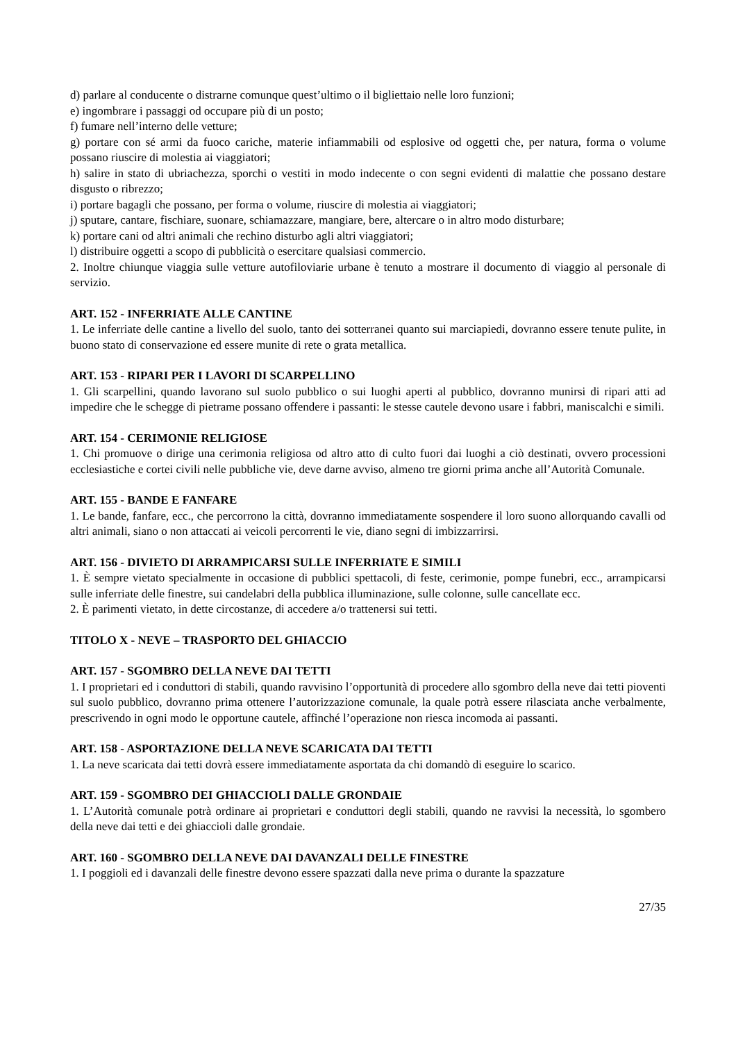d) parlare al conducente o distrarne comunque quest’ultimo o il bigliettaio nelle loro funzioni;
e) ingombrare i passaggi od occupare più di un posto;
f) fumare nell’interno delle vetture;
g) portare con sé armi da fuoco cariche, materie infiammabili od esplosive od oggetti che, per natura, forma o volume possano riuscire di molestia ai viaggiatori;
h) salire in stato di ubriachezza, sporchi o vestiti in modo indecente o con segni evidenti di malattie che possano destare disgusto o ribrezzo;
i) portare bagagli che possano, per forma o volume, riuscire di molestia ai viaggiatori;
j) sputare, cantare, fischiare, suonare, schiamazzare, mangiare, bere, altercare o in altro modo disturbare;
k) portare cani od altri animali che rechino disturbo agli altri viaggiatori;
l) distribuire oggetti a scopo di pubblicità o esercitare qualsiasi commercio.
2. Inoltre chiunque viaggia sulle vetture autofiloviarie urbane è tenuto a mostrare il documento di viaggio al personale di servizio.
ART. 152 - INFERRIATE ALLE CANTINE
1. Le inferriate delle cantine a livello del suolo, tanto dei sotterranei quanto sui marciapiedi, dovranno essere tenute pulite, in buono stato di conservazione ed essere munite di rete o grata metallica.
ART. 153 - RIPARI PER I LAVORI DI SCARPELLINO
1. Gli scarpellini, quando lavorano sul suolo pubblico o sui luoghi aperti al pubblico, dovranno munirsi di ripari atti ad impedire che le schegge di pietrame possano offendere i passanti: le stesse cautele devono usare i fabbri, maniscalchi e simili.
ART. 154 - CERIMONIE RELIGIOSE
1. Chi promuove o dirige una cerimonia religiosa od altro atto di culto fuori dai luoghi a ciò destinati, ovvero processioni ecclesiastiche e cortei civili nelle pubbliche vie, deve darne avviso, almeno tre giorni prima anche all’Autorità Comunale.
ART. 155 - BANDE E FANFARE
1. Le bande, fanfare, ecc., che percorrono la città, dovranno immediatamente sospendere il loro suono allorquando cavalli od altri animali, siano o non attaccati ai veicoli percorrenti le vie, diano segni di imbizzarrirsi.
ART. 156 - DIVIETO DI ARRAMPICARSI SULLE INFERRIATE E SIMILI
1. È sempre vietato specialmente in occasione di pubblici spettacoli, di feste, cerimonie, pompe funebri, ecc., arrampicarsi sulle inferriate delle finestre, sui candelabri della pubblica illuminazione, sulle colonne, sulle cancellate ecc.
2. È parimenti vietato, in dette circostanze, di accedere a/o trattenersi sui tetti.
TITOLO X - NEVE – TRASPORTO DEL GHIACCIO
ART. 157 - SGOMBRO DELLA NEVE DAI TETTI
1. I proprietari ed i conduttori di stabili, quando ravvisino l’opportunità di procedere allo sgombro della neve dai tetti pioventi sul suolo pubblico, dovranno prima ottenere l’autorizzazione comunale, la quale potrà essere rilasciata anche verbalmente, prescrivendo in ogni modo le opportune cautele, affinché l’operazione non riesca incomoda ai passanti.
ART. 158 - ASPORTAZIONE DELLA NEVE SCARICATA DAI TETTI
1. La neve scaricata dai tetti dovrà essere immediatamente asportata da chi domandò di eseguire lo scarico.
ART. 159 - SGOMBRO DEI GHIACCIOLI DALLE GRONDAIE
1. L’Autorità comunale potrà ordinare ai proprietari e conduttori degli stabili, quando ne ravvisi la necessità, lo sgombero della neve dai tetti e dei ghiaccioli dalle grondaie.
ART. 160 - SGOMBRO DELLA NEVE DAI DAVANZALI DELLE FINESTRE
1. I poggioli ed i davanzali delle finestre devono essere spazzati dalla neve prima o durante la spazzature
27/35